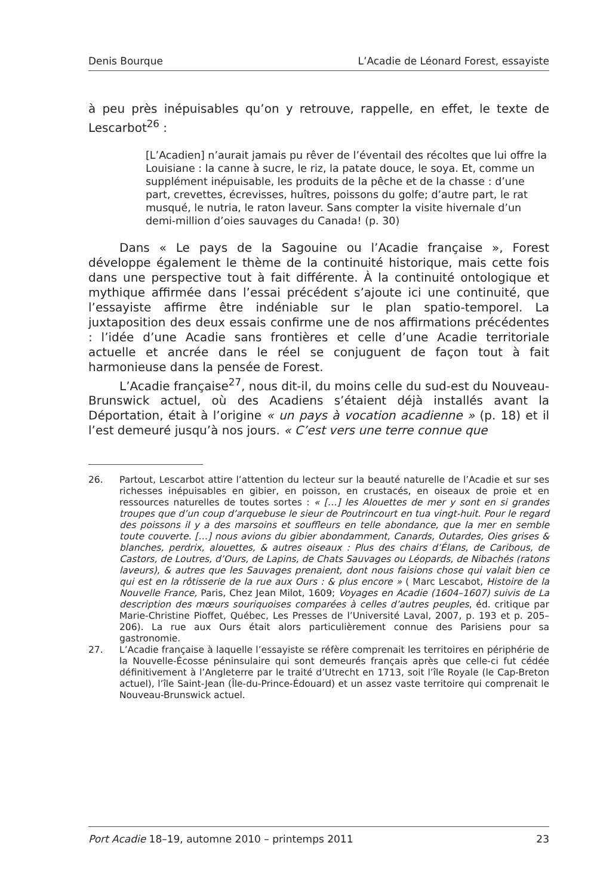Denis Bourque L’Acadie de Léonard Forest, essayiste
à peu près inépuisables qu’on y retrouve, rappelle, en effet, le texte de Lescarbot<sup>26</sup> :
[L’Acadien] n’aurait jamais pu rêver de l’éventail des récoltes que lui offre la Louisiane : la canne à sucre, le riz, la patate douce, le soya. Et, comme un supplément inépuisable, les produits de la pêche et de la chasse : d’une part, crevettes, écrevisses, huîtres, poissons du golfe; d’autre part, le rat musqué, le nutria, le raton laveur. Sans compter la visite hivernale d’un demi-million d’oies sauvages du Canada! (p. 30)
Dans « Le pays de la Sagouine ou l’Acadie française », Forest développe également le thème de la continuité historique, mais cette fois dans une perspective tout à fait différente. À la continuité ontologique et mythique affirmée dans l’essai précédent s’ajoute ici une continuité, que l’essayiste affirme être indéniable sur le plan spatio-temporel. La juxtaposition des deux essais confirme une de nos affirmations précédentes : l’idée d’une Acadie sans frontières et celle d’une Acadie territoriale actuelle et ancrée dans le réel se conjuguent de façon tout à fait harmonieuse dans la pensée de Forest.
L’Acadie française<sup>27</sup>, nous dit-il, du moins celle du sud-est du Nouveau-Brunswick actuel, où des Acadiens s’étaient déjà installés avant la Déportation, était à l’origine « un pays à vocation acadienne » (p. 18) et il l’est demeuré jusqu’à nos jours. « C’est vers une terre connue que
26. Partout, Lescarbot attire l’attention du lecteur sur la beauté naturelle de l’Acadie et sur ses richesses inépuisables en gibier, en poisson, en crustacés, en oiseaux de proie et en ressources naturelles de toutes sortes : « […] les Alouettes de mer y sont en si grandes troupes que d’un coup d’arquebuse le sieur de Poutrincourt en tua vingt-huit. Pour le regard des poissons il y a des marsoins et souffleurs en telle abondance, que la mer en semble toute couverte. […] nous avions du gibier abondamment, Canards, Outardes, Oies grises & blanches, perdrix, alouettes, & autres oiseaux : Plus des chairs d’Élans, de Caribous, de Castors, de Loutres, d’Ours, de Lapins, de Chats Sauvages ou Léopards, de Nibachés (ratons laveurs), & autres que les Sauvages prenaient, dont nous faisions chose qui valait bien ce qui est en la rôtisserie de la rue aux Ours : & plus encore » ( Marc Lescabot, Histoire de la Nouvelle France, Paris, Chez Jean Milot, 1609; Voyages en Acadie (1604–1607) suivis de La description des mœurs souriquoises comparées à celles d’autres peuples, éd. critique par Marie-Christine Pioffet, Québec, Les Presses de l’Université Laval, 2007, p. 193 et p. 205–206). La rue aux Ours était alors particulièrement connue des Parisiens pour sa gastronomie.
27. L’Acadie française à laquelle l’essayiste se réfère comprenait les territoires en périphérie de la Nouvelle-Écosse péninsulaire qui sont demeurés français après que celle-ci fut cédée définitivement à l’Angleterre par le traité d’Utrecht en 1713, soit l’île Royale (le Cap-Breton actuel), l’île Saint-Jean (Île-du-Prince-Édouard) et un assez vaste territoire qui comprenait le Nouveau-Brunswick actuel.
Port Acadie 18–19, automne 2010 – printemps 2011 23